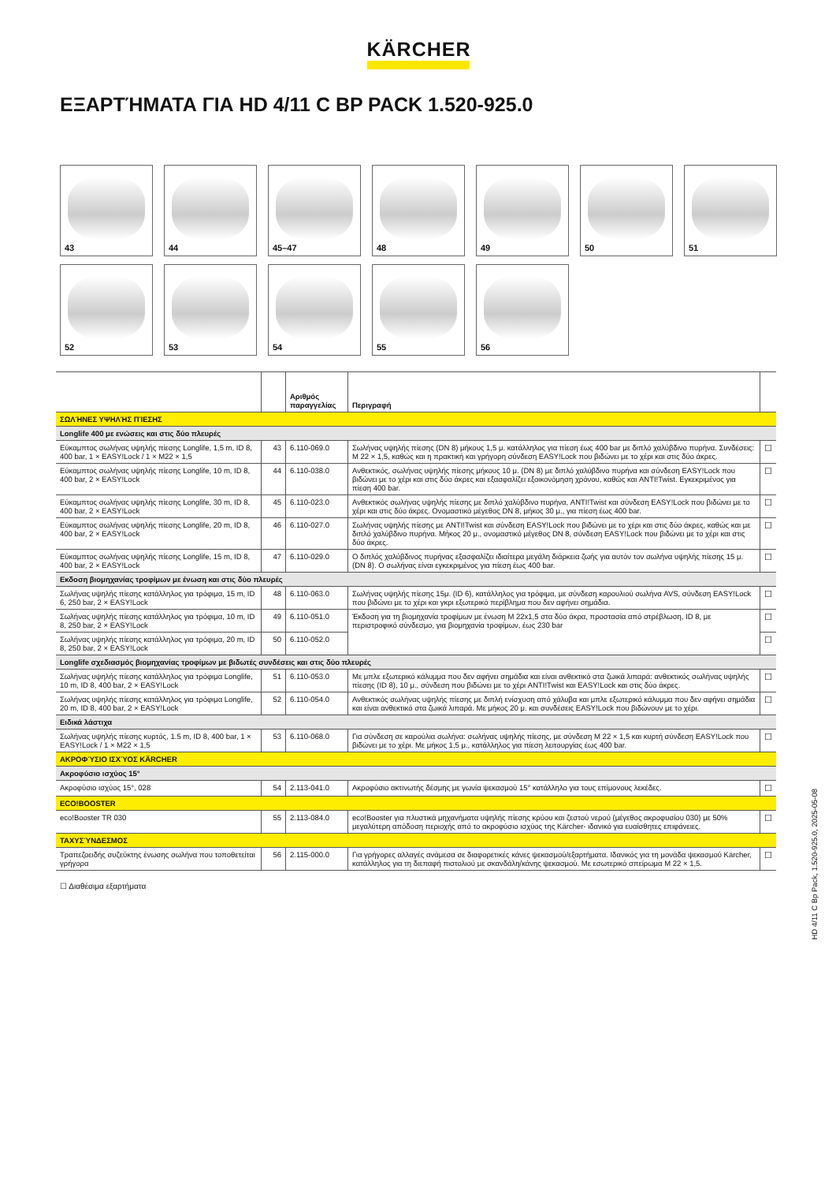KÄRCHER
ΕΞΑΡΤΉΜΑΤΑ ΓΙΑ HD 4/11 C BP PACK 1.520-925.0
43
44
45–47
48
49
50
51
52
53
54
55
56
| | | Αριθμός παραγγελίας | Περιγραφή | |
| --- | --- | --- | --- | --- |
| ΣΩΛΉΝΕΣ ΥΨΗΛΉΣ ΠΊΕΣΗΣ | | | | |
| Longlife 400 με ενώσεις και στις δύο πλευρές | | | | |
| Εύκαμπτος σωλήνας υψηλής πίεσης Longlife, 1,5 m, ID 8, 400 bar, 1 × EASY!Lock / 1 × M22 × 1,5 | 43 | 6.110-069.0 | Σωλήνας υψηλής πίεσης (DN 8) μήκους 1,5 μ. κατάλληλος για πίεση έως 400 bar με διπλό χαλύβδινο πυρήνα. Συνδέσεις: M 22 × 1,5, καθώς και η πρακτική και γρήγορη σύνδεση EASY!Lock που βιδώνει με το χέρι και στις δύο άκρες. | ☐ |
| Εύκαμπτος σωλήνας υψηλής πίεσης Longlife, 10 m, ID 8, 400 bar, 2 × EASY!Lock | 44 | 6.110-038.0 | Ανθεκτικός, σωλήνας υψηλής πίεσης μήκους 10 μ. (DN 8) με διπλό χαλύβδινο πυρήνα και σύνδεση EASY!Lock που βιδώνει με το χέρι και στις δύο άκρες και εξασφαλίζει εξοικονόμηση χρόνου, καθώς και ANTI!Twist. Εγκεκριμένος για πίεση 400 bar. | ☐ |
| Εύκαμπτος σωλήνας υψηλής πίεσης Longlife, 30 m, ID 8, 400 bar, 2 × EASY!Lock | 45 | 6.110-023.0 | Ανθεκτικός σωλήνας υψηλής πίεσης με διπλό χαλύβδινο πυρήνα, ANTI!Twist και σύνδεση EASY!Lock που βιδώνει με το χέρι και στις δύο άκρες. Ονομαστικό μέγεθος DN 8, μήκος 30 μ., για πίεση έως 400 bar. | ☐ |
| Εύκαμπτος σωλήνας υψηλής πίεσης Longlife, 20 m, ID 8, 400 bar, 2 × EASY!Lock | 46 | 6.110-027.0 | Σωλήνας υψηλής πίεσης με ANTI!Twist και σύνδεση EASY!Lock που βιδώνει με το χέρι και στις δύο άκρες, καθώς και με διπλό χαλύβδινο πυρήνα. Μήκος 20 μ., ονομαστικό μέγεθος DN 8, σύνδεση EASY!Lock που βιδώνει με το χέρι και στις δύο άκρες. | ☐ |
| Εύκαμπτος σωλήνας υψηλής πίεσης Longlife, 15 m, ID 8, 400 bar, 2 × EASY!Lock | 47 | 6.110-029.0 | Ο διπλός χαλύβδινος πυρήνας εξασφαλίζει ιδιαίτερα μεγάλη διάρκεια ζωής για αυτόν τον σωλήνα υψηλής πίεσης 15 μ. (DN 8). Ο σωλήνας είναι εγκεκριμένος για πίεση έως 400 bar. | ☐ |
| Εκδοση βιομηχανίας τροφίμων με ένωση και στις δύο πλευρές | | | | |
| Σωλήνας υψηλής πίεσης κατάλληλος για τρόφιμα, 15 m, ID 6, 250 bar, 2 × EASY!Lock | 48 | 6.110-063.0 | Σωλήνας υψηλής πίεσης 15μ. (ID 6), κατάλληλος για τρόφιμα, με σύνδεση καρουλιού σωλήνα AVS, σύνδεση EASY!Lock που βιδώνει με το χέρι και γκρι εξωτερικό περίβλημα που δεν αφήνει σημάδια. | ☐ |
| Σωλήνας υψηλής πίεσης κατάλληλος για τρόφιμα, 10 m, ID 8, 250 bar, 2 × EASY!Lock | 49 | 6.110-051.0 | Έκδοση για τη βιομηχανία τροφίμων με ένωση M 22x1,5 στα δύο άκρα, προστασία από στρέβλωση, ID 8, με περιστροφικό σύνδεσμο, για βιομηχανία τροφίμων, έως 230 bar | ☐ |
| Σωλήνας υψηλής πίεσης κατάλληλος για τρόφιμα, 20 m, ID 8, 250 bar, 2 × EASY!Lock | 50 | 6.110-052.0 | | ☐ |
| Longlife σχεδιασμός βιομηχανίας τροφίμων με βιδωτές συνδέσεις και στις δύο πλευρές | | | | |
| Σωλήνας υψηλής πίεσης κατάλληλος για τρόφιμα Longlife, 10 m, ID 8, 400 bar, 2 × EASY!Lock | 51 | 6.110-053.0 | Με μπλε εξωτερικό κάλυμμα που δεν αφήνει σημάδια και είναι ανθεκτικό στα ζωικά λιπαρά: ανθεκτικός σωλήνας υψηλής πίεσης (ID 8), 10 μ., σύνδεση που βιδώνει με το χέρι ANTI!Twist και EASY!Lock και στις δύο άκρες. | ☐ |
| Σωλήνας υψηλής πίεσης κατάλληλος για τρόφιμα Longlife, 20 m, ID 8, 400 bar, 2 × EASY!Lock | 52 | 6.110-054.0 | Ανθεκτικός σωλήνας υψηλής πίεσης με διπλή ενίσχυση από χάλυβα και μπλε εξωτερικό κάλυμμα που δεν αφήνει σημάδια και είναι ανθεκτικό στα ζωικά λιπαρά. Με μήκος 20 μ. και συνδέσεις EASY!Lock που βιδώνουν με το χέρι. | ☐ |
| Ειδικά λάστιχα | | | | |
| Σωλήνας υψηλής πίεσης κυρτός, 1.5 m, ID 8, 400 bar, 1 × EASY!Lock / 1 × M22 × 1,5 | 53 | 6.110-068.0 | Για σύνδεση σε καρούλια σωλήνα: σωλήνας υψηλής πίεσης, με σύνδεση M 22 × 1,5 και κυρτή σύνδεση EASY!Lock που βιδώνει με το χέρι. Με μήκος 1,5 μ., κατάλληλος για πίεση λειτουργίας έως 400 bar. | ☐ |
| ΑΚΡΟΦΎΣΙΟ ΙΣΧΎΟΣ KÄRCHER | | | | |
| Ακροφύσιο ισχύος 15° | | | | |
| Ακροφύσιο ισχύος 15°, 028 | 54 | 2.113-041.0 | Ακροφύσιο ακτινωτής δέσμης με γωνία ψεκασμού 15° κατάλληλο για τους επίμονους λεκέδες. | ☐ |
| ECO!BOOSTER | | | | |
| eco!Booster TR 030 | 55 | 2.113-084.0 | eco!Booster για πλυστικά μηχανήματα υψηλής πίεσης κρύου και ζεστού νερού (μέγεθος ακροφυσίου 030) με 50% μεγαλύτερη απόδοση περιοχής από το ακροφύσιο ισχύος της Kärcher- ιδανικό για ευαίσθητες επιφάνειες. | ☐ |
| ΤΑΧΥΣΎΝΔΕΣΜΟΣ | | | | |
| Τραπεζοειδής συζεύκτης ένωσης σωλήνα που τοποθετείται γρήγορα | 56 | 2.115-000.0 | Για γρήγορες αλλαγές ανάμεσα σε διαφορετικές κάνες ψεκασμού/εξαρτήματα. Ιδανικός για τη μονάδα ψεκασμού Kärcher, κατάλληλος για τη διεπαφή πιστολιού με σκανδάλη/κάνης ψεκασμού. Με εσωτερικό σπείρωμα M 22 × 1,5. | ☐ |
☐ Διαθέσιμα εξαρτήματα
HD 4/11 C Bp Pack, 1.520-925.0, 2025-05-08